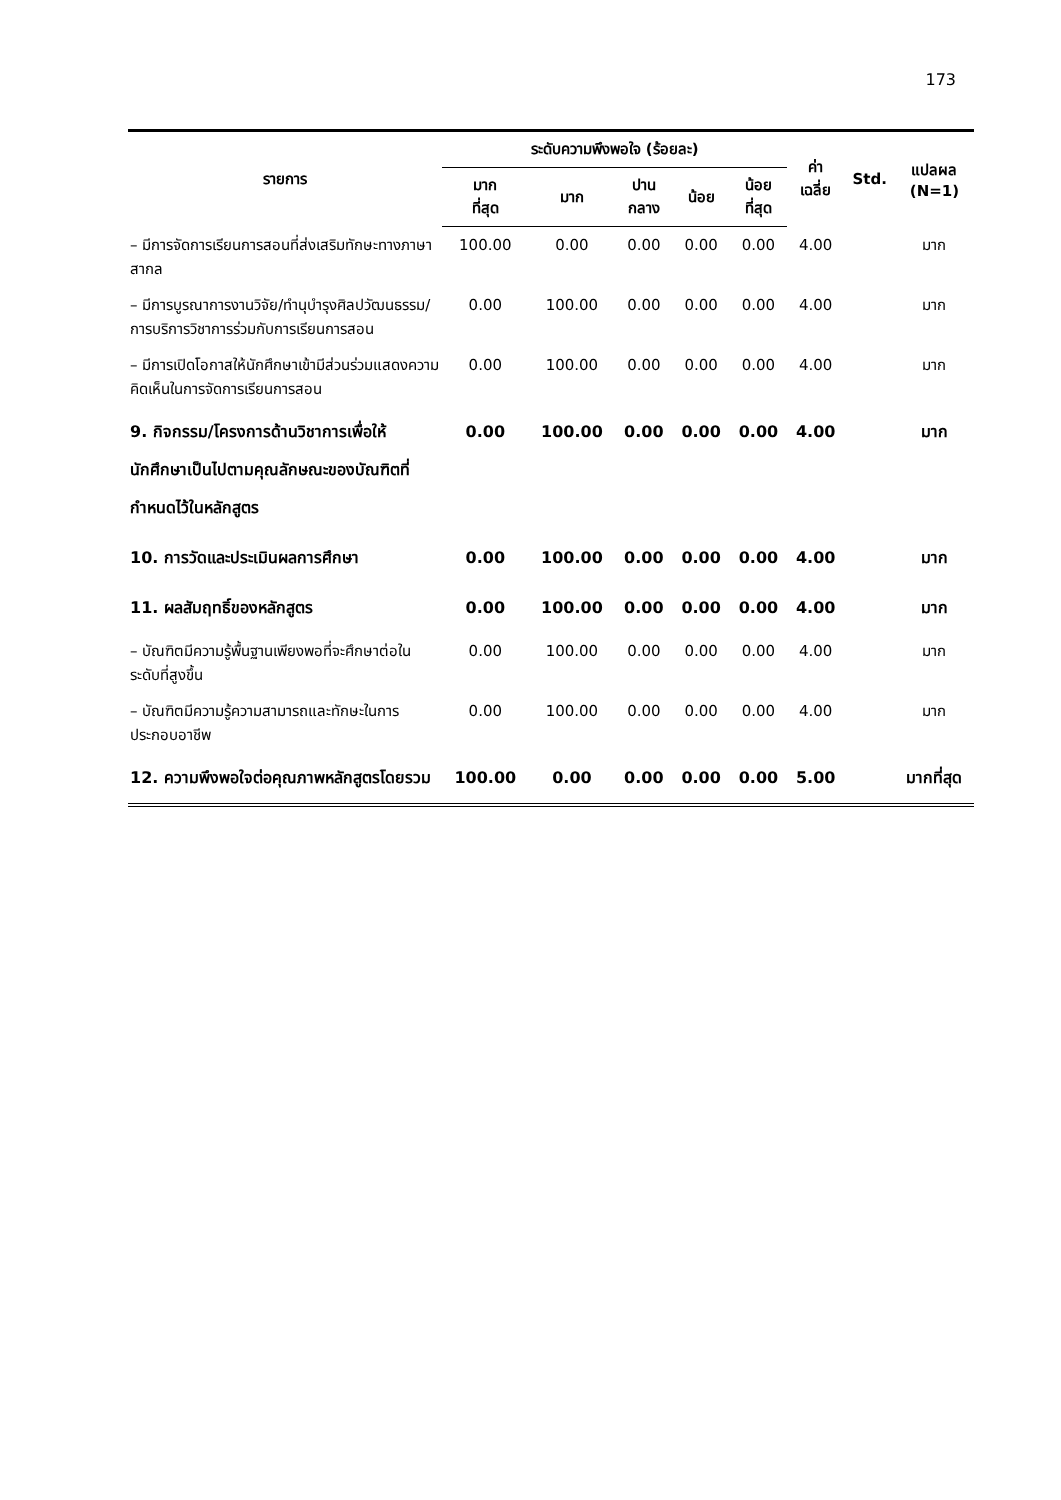173
| รายการ | ระดับความพึงพอใจ (ร้อยละ) | | | | | ค่า เฉลี่ย | Std. | แปลผล (N=1) |
| --- | --- | --- | --- | --- | --- | --- | --- | --- |
| | มาก ที่สุด | มาก | ปาน กลาง | น้อย | น้อย ที่สุด | | | |
| – มีการจัดการเรียนการสอนที่ส่งเสริมทักษะทางภาษาสากล | 100.00 | 0.00 | 0.00 | 0.00 | 0.00 | 4.00 | | มาก |
| – มีการบูรณาการงานวิจัย/ทำนุบำรุงศิลปวัฒนธรรม/การบริการวิชาการร่วมกับการเรียนการสอน | 0.00 | 100.00 | 0.00 | 0.00 | 0.00 | 4.00 | | มาก |
| – มีการเปิดโอกาสให้นักศึกษาเข้ามีส่วนร่วมแสดงความคิดเห็นในการจัดการเรียนการสอน | 0.00 | 100.00 | 0.00 | 0.00 | 0.00 | 4.00 | | มาก |
| 9. กิจกรรม/โครงการด้านวิชาการเพื่อให้นักศึกษาเป็นไปตามคุณลักษณะของบัณฑิตที่กำหนดไว้ในหลักสูตร | 0.00 | 100.00 | 0.00 | 0.00 | 0.00 | 4.00 | | มาก |
| 10. การวัดและประเมินผลการศึกษา | 0.00 | 100.00 | 0.00 | 0.00 | 0.00 | 4.00 | | มาก |
| 11. ผลสัมฤทธิ์ของหลักสูตร | 0.00 | 100.00 | 0.00 | 0.00 | 0.00 | 4.00 | | มาก |
| – บัณฑิตมีความรู้พื้นฐานเพียงพอที่จะศึกษาต่อในระดับที่สูงขึ้น | 0.00 | 100.00 | 0.00 | 0.00 | 0.00 | 4.00 | | มาก |
| – บัณฑิตมีความรู้ความสามารถและทักษะในการประกอบอาชีพ | 0.00 | 100.00 | 0.00 | 0.00 | 0.00 | 4.00 | | มาก |
| 12. ความพึงพอใจต่อคุณภาพหลักสูตรโดยรวม | 100.00 | 0.00 | 0.00 | 0.00 | 0.00 | 5.00 | | มากที่สุด |